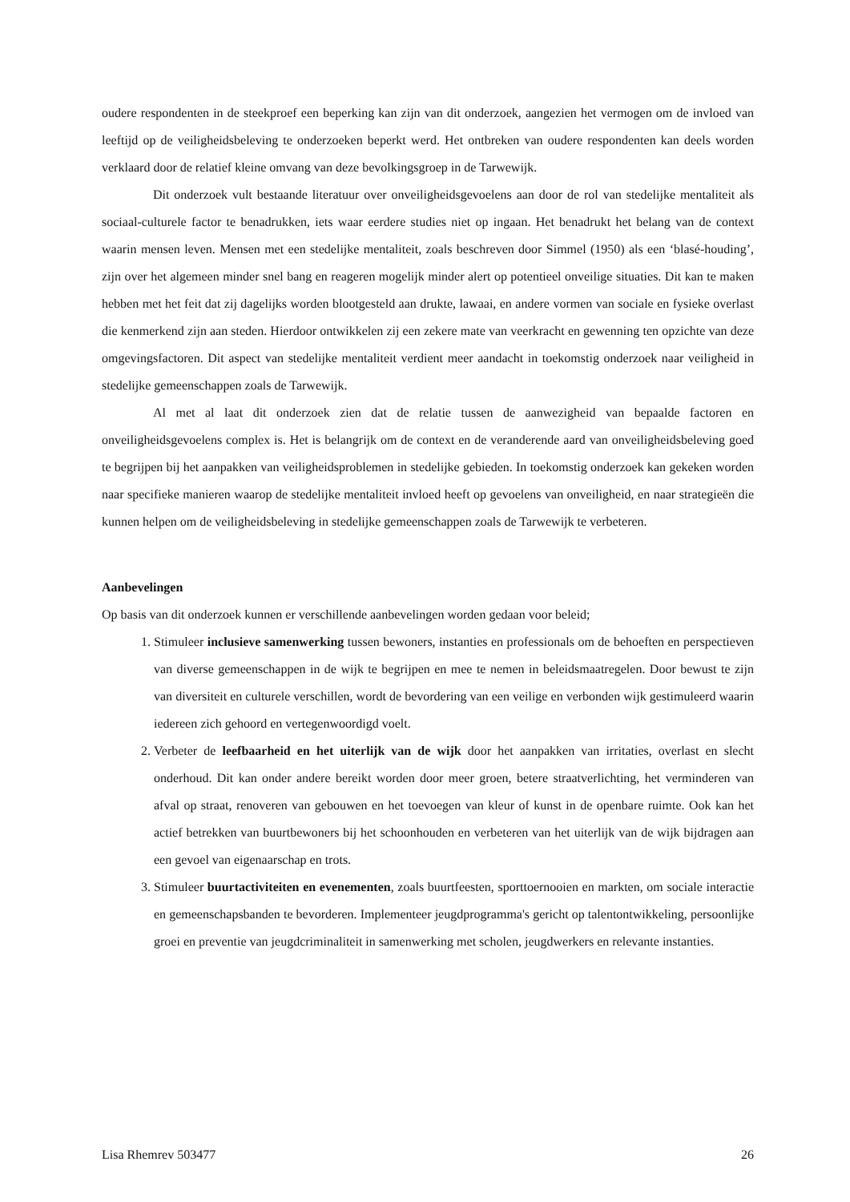oudere respondenten in de steekproef een beperking kan zijn van dit onderzoek, aangezien het vermogen om de invloed van leeftijd op de veiligheidsbeleving te onderzoeken beperkt werd. Het ontbreken van oudere respondenten kan deels worden verklaard door de relatief kleine omvang van deze bevolkingsgroep in de Tarwewijk.
Dit onderzoek vult bestaande literatuur over onveiligheidsgevoelens aan door de rol van stedelijke mentaliteit als sociaal-culturele factor te benadrukken, iets waar eerdere studies niet op ingaan. Het benadrukt het belang van de context waarin mensen leven. Mensen met een stedelijke mentaliteit, zoals beschreven door Simmel (1950) als een ‘blasé-houding’, zijn over het algemeen minder snel bang en reageren mogelijk minder alert op potentieel onveilige situaties. Dit kan te maken hebben met het feit dat zij dagelijks worden blootgesteld aan drukte, lawaai, en andere vormen van sociale en fysieke overlast die kenmerkend zijn aan steden. Hierdoor ontwikkelen zij een zekere mate van veerkracht en gewenning ten opzichte van deze omgevingsfactoren. Dit aspect van stedelijke mentaliteit verdient meer aandacht in toekomstig onderzoek naar veiligheid in stedelijke gemeenschappen zoals de Tarwewijk.
Al met al laat dit onderzoek zien dat de relatie tussen de aanwezigheid van bepaalde factoren en onveiligheidsgevoelens complex is. Het is belangrijk om de context en de veranderende aard van onveiligheidsbeleving goed te begrijpen bij het aanpakken van veiligheidsproblemen in stedelijke gebieden. In toekomstig onderzoek kan gekeken worden naar specifieke manieren waarop de stedelijke mentaliteit invloed heeft op gevoelens van onveiligheid, en naar strategieën die kunnen helpen om de veiligheidsbeleving in stedelijke gemeenschappen zoals de Tarwewijk te verbeteren.
Aanbevelingen
Op basis van dit onderzoek kunnen er verschillende aanbevelingen worden gedaan voor beleid;
1. Stimuleer inclusieve samenwerking tussen bewoners, instanties en professionals om de behoeften en perspectieven van diverse gemeenschappen in de wijk te begrijpen en mee te nemen in beleidsmaatregelen. Door bewust te zijn van diversiteit en culturele verschillen, wordt de bevordering van een veilige en verbonden wijk gestimuleerd waarin iedereen zich gehoord en vertegenwoordigd voelt.
2. Verbeter de leefbaarheid en het uiterlijk van de wijk door het aanpakken van irritaties, overlast en slecht onderhoud. Dit kan onder andere bereikt worden door meer groen, betere straatverlichting, het verminderen van afval op straat, renoveren van gebouwen en het toevoegen van kleur of kunst in de openbare ruimte. Ook kan het actief betrekken van buurtbewoners bij het schoonhouden en verbeteren van het uiterlijk van de wijk bijdragen aan een gevoel van eigenaarschap en trots.
3. Stimuleer buurtactiviteiten en evenementen, zoals buurtfeesten, sporttoernooien en markten, om sociale interactie en gemeenschapsbanden te bevorderen. Implementeer jeugdprogramma's gericht op talentontwikkeling, persoonlijke groei en preventie van jeugdcriminaliteit in samenwerking met scholen, jeugdwerkers en relevante instanties.
Lisa Rhemrev 503477 26